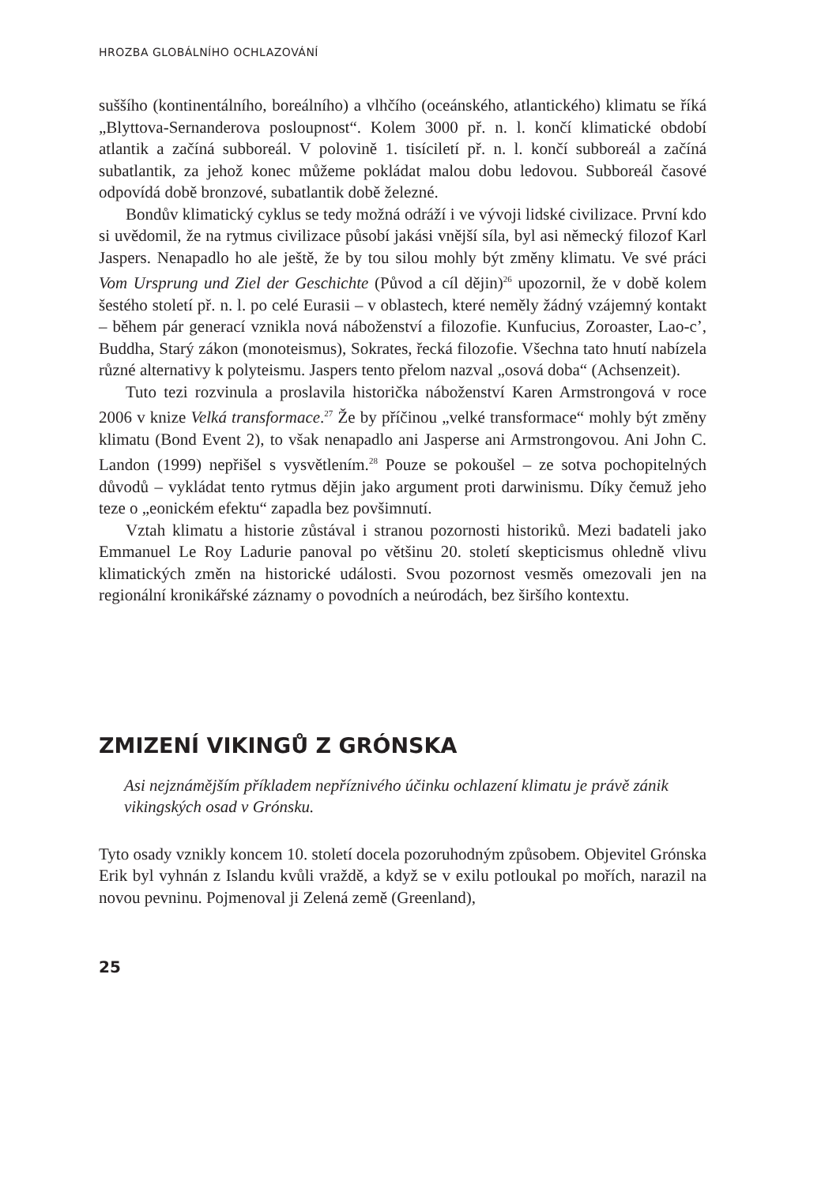HROZBA GLOBÁLNÍHO OCHLAZOVÁNÍ
suššího (kontinentálního, boreálního) a vlhčího (oceánského, atlantického) klimatu se říká „Blyttova-Sernanderova posloupnost“. Kolem 3000 př. n. l. končí klimatické období atlantik a začíná subboreál. V polovině 1. tisíciletí př. n. l. končí subboreál a začíná subatlantik, za jehož konec můžeme pokládat malou dobu ledovou. Subboreál časové odpovídá době bronzové, subatlantik době železné.
Bondův klimatický cyklus se tedy možná odráží i ve vývoji lidské civilizace. První kdo si uvědomil, že na rytmus civilizace působí jakási vnější síla, byl asi německý filozof Karl Jaspers. Nenapadlo ho ale ještě, že by tou silou mohly být změny klimatu. Ve své práci Vom Ursprung und Ziel der Geschichte (Původ a cíl dějin)<sup>26</sup> upozornil, že v době kolem šestého století př. n. l. po celé Eurasii – v oblastech, které neměly žádný vzájemný kontakt – během pár generací vznikla nová náboženství a filozofie. Kunfucius, Zoroaster, Lao-c’, Buddha, Starý zákon (monoteismus), Sokrates, řecká filozofie. Všechna tato hnutí nabízela různé alternativy k polyteismu. Jaspers tento přelom nazval „osová doba“ (Achsenzeit).
Tuto tezi rozvinula a proslavila historička náboženství Karen Armstrongová v roce 2006 v knize Velká transformace.<sup>27</sup> Že by příčinou „velké transformace“ mohly být změny klimatu (Bond Event 2), to však nenapadlo ani Jasperse ani Armstrongovou. Ani John C. Landon (1999) nepřišel s vysvětlením.<sup>28</sup> Pouze se pokoušel – ze sotva pochopitelných důvodů – vykládat tento rytmus dějin jako argument proti darwinismu. Díky čemuž jeho teze o „eonickém efektu“ zapadla bez povšimnutí.
Vztah klimatu a historie zůstával i stranou pozornosti historiků. Mezi badateli jako Emmanuel Le Roy Ladurie panoval po většinu 20. století skepticismus ohledně vlivu klimatických změn na historické události. Svou pozornost vesměs omezovali jen na regionální kronikářské záznamy o povodních a neúrodách, bez širšího kontextu.
ZMIZENÍ VIKINGŮ Z GRÓNSKA
Asi nejznámějším příkladem nepříznivého účinku ochlazení klimatu je právě zánik vikingských osad v Grónsku.
Tyto osady vznikly koncem 10. století docela pozoruhodným způsobem. Objevitel Grónska Erik byl vyhnán z Islandu kvůli vraždě, a když se v exilu potloukal po mořích, narazil na novou pevninu. Pojmenoval ji Zelená země (Greenland),
25